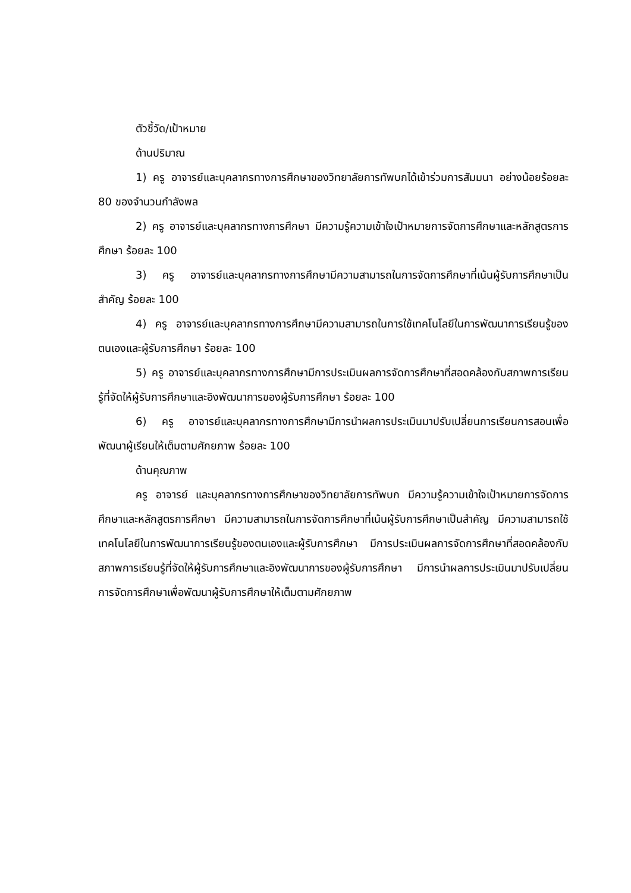ตัวชี้วัด/เป้าหมาย
ด้านปริมาณ
1) ครู อาจารย์และบุคลากรทางการศึกษาของวิทยาลัยการทัพบกได้เข้าร่วมการสัมมนา อย่างน้อยร้อยละ 80 ของจำนวนกำลังพล
2) ครู อาจารย์และบุคลากรทางการศึกษา มีความรู้ความเข้าใจเป้าหมายการจัดการศึกษาและหลักสูตรการศึกษา ร้อยละ 100
3) ครู อาจารย์และบุคลากรทางการศึกษามีความสามารถในการจัดการศึกษาที่เน้นผู้รับการศึกษาเป็นสำคัญ ร้อยละ 100
4) ครู อาจารย์และบุคลากรทางการศึกษามีความสามารถในการใช้เทคโนโลยีในการพัฒนาการเรียนรู้ของตนเองและผู้รับการศึกษา ร้อยละ 100
5) ครู อาจารย์และบุคลากรทางการศึกษามีการประเมินผลการจัดการศึกษาที่สอดคล้องกับสภาพการเรียนรู้ที่จัดให้ผู้รับการศึกษาและอิงพัฒนาการของผู้รับการศึกษา ร้อยละ 100
6) ครู อาจารย์และบุคลากรทางการศึกษามีการนำผลการประเมินมาปรับเปลี่ยนการเรียนการสอนเพื่อพัฒนาผู้เรียนให้เต็มตามศักยภาพ ร้อยละ 100
ด้านคุณภาพ
ครู อาจารย์ และบุคลากรทางการศึกษาของวิทยาลัยการทัพบก มีความรู้ความเข้าใจเป้าหมายการจัดการศึกษาและหลักสูตรการศึกษา มีความสามารถในการจัดการศึกษาที่เน้นผู้รับการศึกษาเป็นสำคัญ มีความสามารถใช้เทคโนโลยีในการพัฒนาการเรียนรู้ของตนเองและผู้รับการศึกษา มีการประเมินผลการจัดการศึกษาที่สอดคล้องกับสภาพการเรียนรู้ที่จัดให้ผู้รับการศึกษาและอิงพัฒนาการของผู้รับการศึกษา มีการนำผลการประเมินมาปรับเปลี่ยนการจัดการศึกษาเพื่อพัฒนาผู้รับการศึกษาให้เต็มตามศักยภาพ